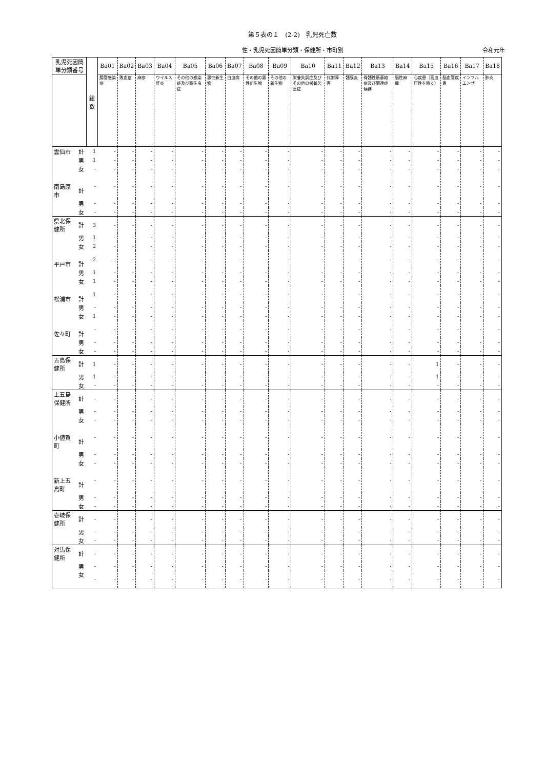第５表の１　(2-2)　乳児死亡数
性・乳児死因簡単分類・保健所・市町別 令和元年
| 乳児死因簡単分類番号 | | 総数 | Ba01 | Ba02 | Ba03 | Ba04 | Ba05 | Ba06 | Ba07 | Ba08 | Ba09 | Ba10 | Ba11 | Ba12 | Ba13 | Ba14 | Ba15 | Ba16 | Ba17 | Ba18 |
| --- | --- | --- | --- | --- | --- | --- | --- | --- | --- | --- | --- | --- | --- | --- | --- | --- | --- | --- | --- | --- |
| | | | 腸管感染症 | 敗血症 | 麻疹 | ウイルス肝炎 | その他の感染症及び寄生虫症 | 悪性新生物 | 白血病 | その他の悪性新生物 | その他の新生物 | 栄養失調症及びその他の栄養欠乏症 | 代謝障害 | 髄膜炎 | 脊髄性筋萎縮症及び関連症候群 | 脳性麻痺 | 心疾患（高血圧性を除く） | 脳血管疾患 | インフルエンザ | 肺炎 |
| 雲仙市 | 計 | 1 | - | - | - | - | - | - | - | - | - | - | - | - | - | - | - | - | - | - |
| | 男 | 1 | - | - | - | - | - | - | - | - | - | - | - | - | - | - | - | - | - | - |
| | 女 | - | - | - | - | - | - | - | - | - | - | - | - | - | - | - | - | - | - | - |
| 南島原市 | 計 | - | - | - | - | - | - | - | - | - | - | - | - | - | - | - | - | - | - | - |
| | 男 | - | - | - | - | - | - | - | - | - | - | - | - | - | - | - | - | - | - | - |
| | 女 | - | - | - | - | - | - | - | - | - | - | - | - | - | - | - | - | - | - | - |
| 県北保健所 | 計 | 3 | - | - | - | - | - | - | - | - | - | - | - | - | - | - | - | - | - | - |
| | 男 | 1 | - | - | - | - | - | - | - | - | - | - | - | - | - | - | - | - | - | - |
| | 女 | 2 | - | - | - | - | - | - | - | - | - | - | - | - | - | - | - | - | - | - |
| 平戸市 | 計 | 2 | - | - | - | - | - | - | - | - | - | - | - | - | - | - | - | - | - | - |
| | 男 | 1 | - | - | - | - | - | - | - | - | - | - | - | - | - | - | - | - | - | - |
| | 女 | 1 | - | - | - | - | - | - | - | - | - | - | - | - | - | - | - | - | - | - |
| 松浦市 | 計 | 1 | - | - | - | - | - | - | - | - | - | - | - | - | - | - | - | - | - | - |
| | 男 | - | - | - | - | - | - | - | - | - | - | - | - | - | - | - | - | - | - | - |
| | 女 | 1 | - | - | - | - | - | - | - | - | - | - | - | - | - | - | - | - | - | - |
| 佐々町 | 計 | - | - | - | - | - | - | - | - | - | - | - | - | - | - | - | - | - | - | - |
| | 男 | - | - | - | - | - | - | - | - | - | - | - | - | - | - | - | - | - | - | - |
| | 女 | - | - | - | - | - | - | - | - | - | - | - | - | - | - | - | - | - | - | - |
| 五島保健所 | 計 | 1 | - | - | - | - | - | - | - | - | - | - | - | - | - | - | 1 | - | - | - |
| | 男 | 1 | - | - | - | - | - | - | - | - | - | - | - | - | - | - | 1 | - | - | - |
| | 女 | - | - | - | - | - | - | - | - | - | - | - | - | - | - | - | - | - | - | - |
| 上五島保健所 | 計 | - | - | - | - | - | - | - | - | - | - | - | - | - | - | - | - | - | - | - |
| | 男 | - | - | - | - | - | - | - | - | - | - | - | - | - | - | - | - | - | - | - |
| | 女 | - | - | - | - | - | - | - | - | - | - | - | - | - | - | - | - | - | - | - |
| 小値賀町 | 計 | - | - | - | - | - | - | - | - | - | - | - | - | - | - | - | - | - | - | - |
| | 男 | - | - | - | - | - | - | - | - | - | - | - | - | - | - | - | - | - | - | - |
| | 女 | - | - | - | - | - | - | - | - | - | - | - | - | - | - | - | - | - | - | - |
| 新上五島町 | 計 | - | - | - | - | - | - | - | - | - | - | - | - | - | - | - | - | - | - | - |
| | 男 | - | - | - | - | - | - | - | - | - | - | - | - | - | - | - | - | - | - | - |
| | 女 | - | - | - | - | - | - | - | - | - | - | - | - | - | - | - | - | - | - | - |
| 壱岐保健所 | 計 | - | - | - | - | - | - | - | - | - | - | - | - | - | - | - | - | - | - | - |
| | 男 | - | - | - | - | - | - | - | - | - | - | - | - | - | - | - | - | - | - | - |
| | 女 | - | - | - | - | - | - | - | - | - | - | - | - | - | - | - | - | - | - | - |
| 対馬保健所 | 計 | - | - | - | - | - | - | - | - | - | - | - | - | - | - | - | - | - | - | - |
| | 男 | - | - | - | - | - | - | - | - | - | - | - | - | - | - | - | - | - | - | - |
| | 女 | - | - | - | - | - | - | - | - | - | - | - | - | - | - | - | - | - | - | - |